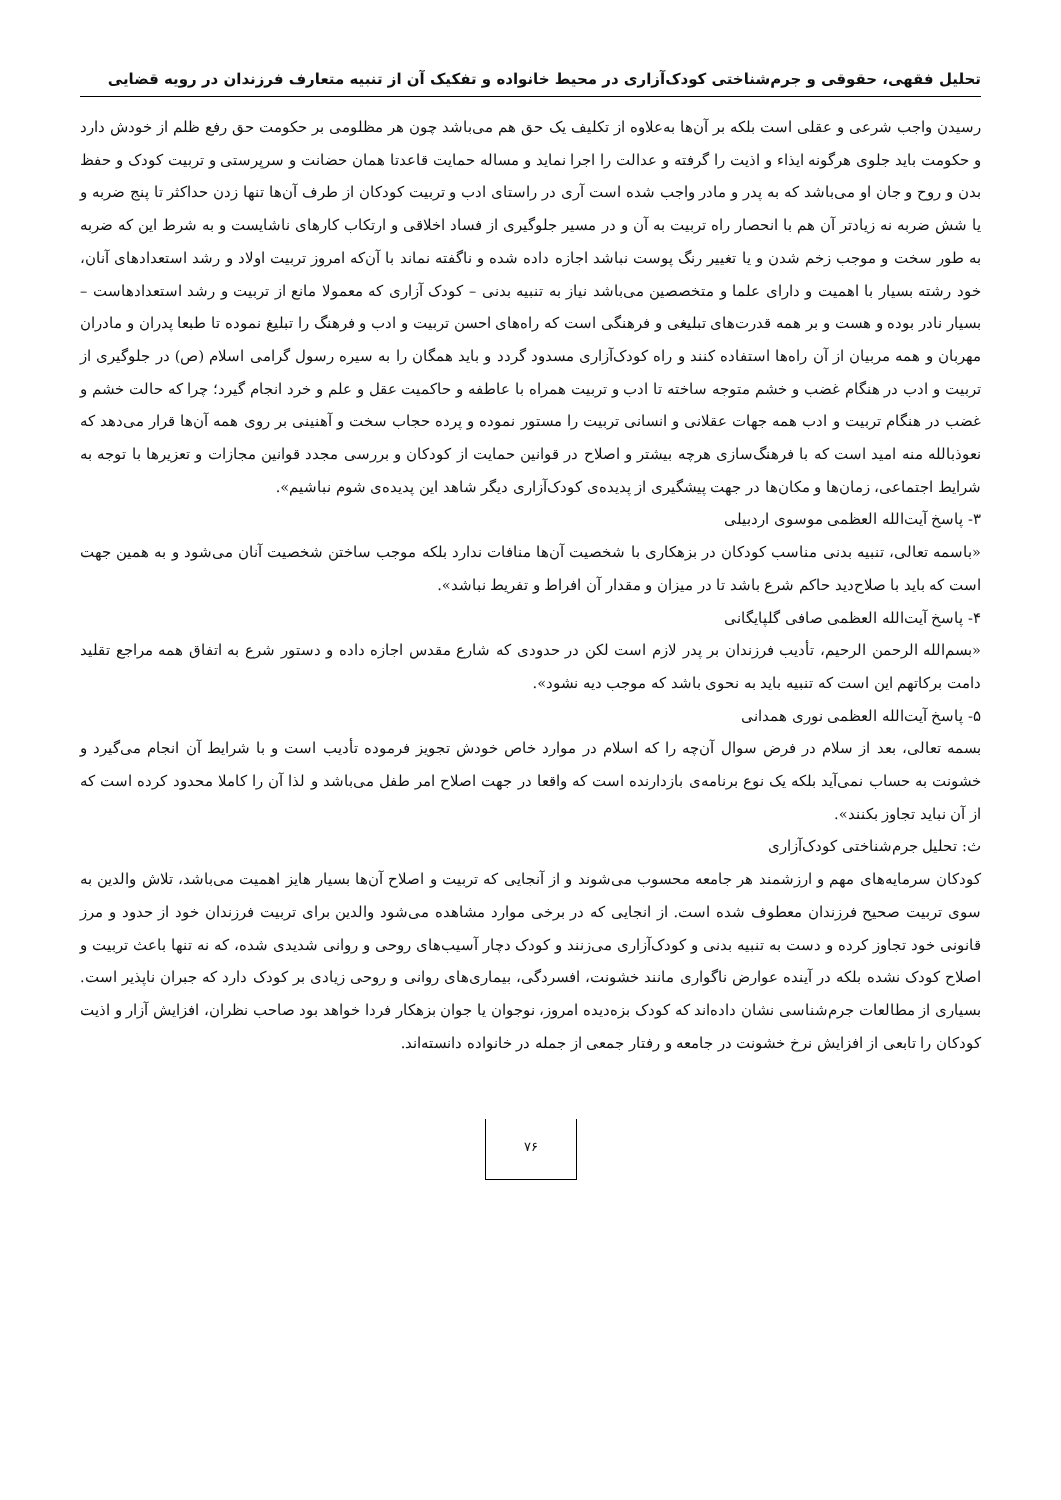تحلیل فقهی، حقوقی و جرم‌شناختی کودک‌آزاری در محیط خانواده و تفکیک آن از تنبیه متعارف فرزندان در رویه قضایی
رسیدن واجب شرعی و عقلی است بلکه بر آن‌ها به‌علاوه از تکلیف یک حق هم می‌باشد چون هر مظلومی بر حکومت حق رفع ظلم از خودش دارد و حکومت باید جلوی هرگونه ایذاء و اذیت را گرفته و عدالت را اجرا نماید و مساله حمایت قاعدتا همان حضانت و سرپرستی و تربیت کودک و حفظ بدن و روح و جان او می‌باشد که به پدر و مادر واجب شده است آری در راستای ادب و تربیت کودکان از طرف آن‌ها تنها زدن حداکثر تا پنج ضربه و یا شش ضربه نه زیادتر آن هم با انحصار راه تربیت به آن و در مسیر جلوگیری از فساد اخلاقی و ارتکاب کارهای ناشایست و به شرط این که ضربه به طور سخت و موجب زخم شدن و یا تغییر رنگ پوست نباشد اجازه داده شده و ناگفته نماند با آن‌که امروز تربیت اولاد و رشد استعدادهای آنان، خود رشته بسیار با اهمیت و دارای علما و متخصصین می‌باشد نیاز به تنبیه بدنی – کودک آزاری که معمولا مانع از تربیت و رشد استعدادهاست – بسیار نادر بوده و هست و بر همه قدرت‌های تبلیغی و فرهنگی است که راه‌های احسن تربیت و ادب و فرهنگ را تبلیغ نموده تا طبعا پدران و مادران مهربان و همه مربیان از آن راه‌ها استفاده کنند و راه کودک‌آزاری مسدود گردد و باید همگان را به سیره رسول گرامی اسلام (ص) در جلوگیری از تربیت و ادب در هنگام غضب و خشم متوجه ساخته تا ادب و تربیت همراه با عاطفه و حاکمیت عقل و علم و خرد انجام گیرد؛ چرا که حالت خشم و غضب در هنگام تربیت و ادب همه جهات عقلانی و انسانی تربیت را مستور نموده و پرده حجاب سخت و آهنینی بر روی همه آن‌ها قرار می‌دهد که نعوذبالله منه امید است که با فرهنگ‌سازی هرچه بیشتر و اصلاح در قوانین حمایت از کودکان و بررسی مجدد قوانین مجازات و تعزیرها با توجه به شرایط اجتماعی، زمان‌ها و مکان‌ها در جهت پیشگیری از پدیده‌ی کودک‌آزاری دیگر شاهد این پدیده‌ی شوم نباشیم».
۳- پاسخ آیت‌الله العظمی موسوی اردبیلی
«باسمه تعالی، تنبیه بدنی مناسب کودکان در بزهکاری با شخصیت آن‌ها منافات ندارد بلکه موجب ساختن شخصیت آنان می‌شود و به همین جهت است که باید با صلاح‌دید حاکم شرع باشد تا در میزان و مقدار آن افراط و تفریط نباشد».
۴- پاسخ آیت‌الله العظمی صافی گلپایگانی
«بسم‌الله الرحمن الرحیم، تأدیب فرزندان بر پدر لازم است لکن در حدودی که شارع مقدس اجازه داده و دستور شرع به اتفاق همه مراجع تقلید دامت برکاتهم این است که تنبیه باید به نحوی باشد که موجب دیه نشود».
۵- پاسخ آیت‌الله العظمی نوری همدانی
بسمه تعالی، بعد از سلام در فرض سوال آن‌چه را که اسلام در موارد خاص خودش تجویز فرموده تأدیب است و با شرایط آن انجام می‌گیرد و خشونت به حساب نمی‌آید بلکه یک نوع برنامه‌ی بازدارنده است که واقعا در جهت اصلاح امر طفل می‌باشد و لذا آن را کاملا محدود کرده است که از آن نباید تجاوز بکنند».
ث: تحلیل جرم‌شناختی کودک‌آزاری
کودکان سرمایه‌های مهم و ارزشمند هر جامعه محسوب می‌شوند و از آنجایی که تربیت و اصلاح آن‌ها بسیار هایز اهمیت می‌باشد، تلاش والدین به سوی تربیت صحیح فرزندان معطوف شده است. از انجایی که در برخی موارد مشاهده می‌شود والدین برای تربیت فرزندان خود از حدود و مرز قانونی خود تجاوز کرده و دست به تنبیه بدنی و کودک‌آزاری می‌زنند و کودک دچار آسیب‌های روحی و روانی شدیدی شده، که نه تنها باعث تربیت و اصلاح کودک نشده بلکه در آینده عوارض ناگواری مانند خشونت، افسردگی، بیماری‌های روانی و روحی زیادی بر کودک دارد که جبران ناپذیر است. بسیاری از مطالعات جرم‌شناسی نشان داده‌اند که کودک بزه‌دیده امروز، نوجوان یا جوان بزهکار فردا خواهد بود صاحب نظران، افزایش آزار و اذیت کودکان را تابعی از افزایش نرخ خشونت در جامعه و رفتار جمعی از جمله در خانواده دانسته‌اند.
۷۶